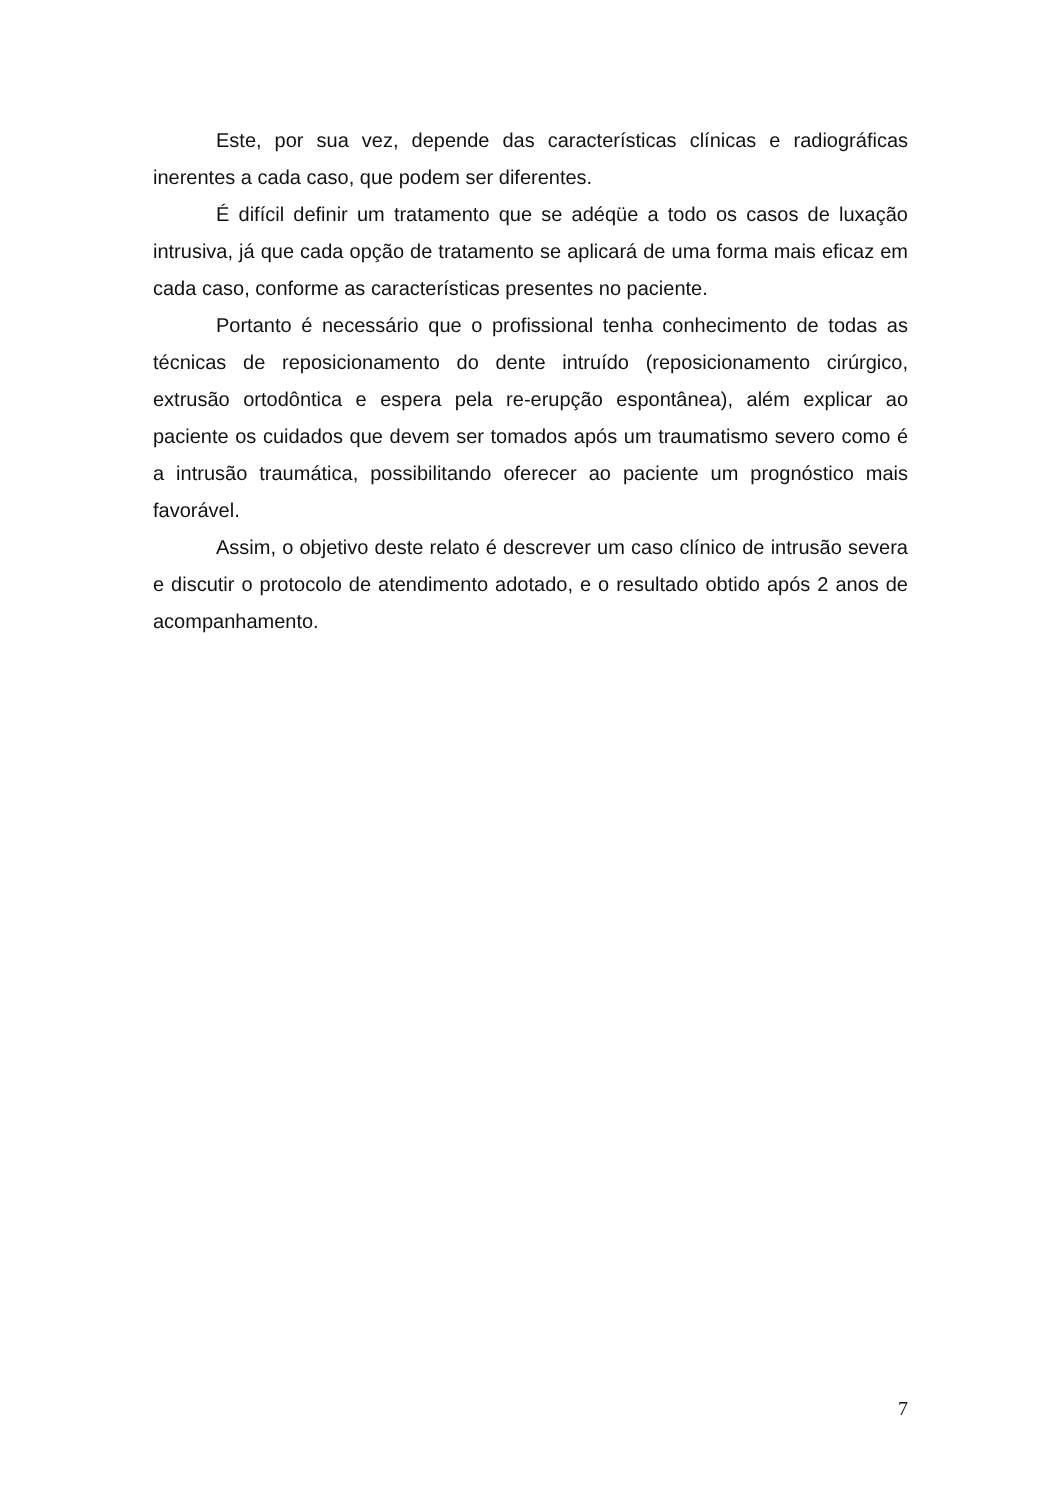Este, por sua vez, depende das características clínicas e radiográficas inerentes a cada caso, que podem ser diferentes.
É difícil definir um tratamento que se adéqüe a todo os casos de luxação intrusiva, já que cada opção de tratamento se aplicará de uma forma mais eficaz em cada caso, conforme as características presentes no paciente.
Portanto é necessário que o profissional tenha conhecimento de todas as técnicas de reposicionamento do dente intruído (reposicionamento cirúrgico, extrusão ortodôntica e espera pela re-erupção espontânea), além explicar ao paciente os cuidados que devem ser tomados após um traumatismo severo como é a intrusão traumática, possibilitando oferecer ao paciente um prognóstico mais favorável.
Assim, o objetivo deste relato é descrever um caso clínico de intrusão severa e discutir o protocolo de atendimento adotado, e o resultado obtido após 2 anos de acompanhamento.
7